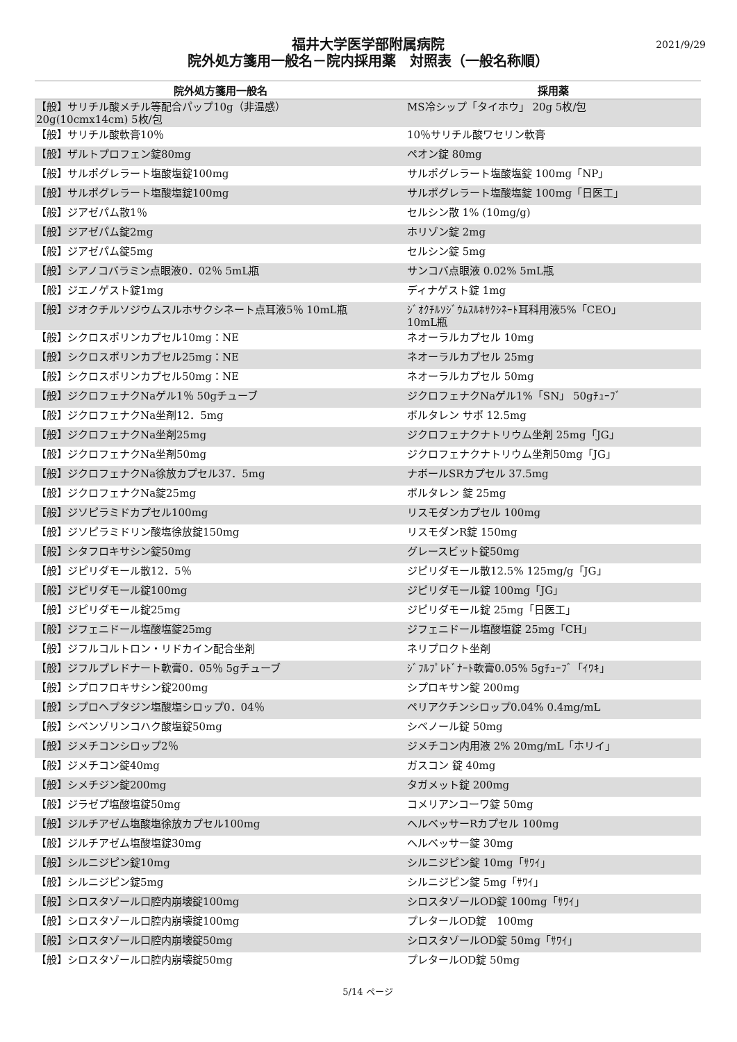2021/9/29
福井大学医学部附属病院
院外処方箋用一般名－院内採用薬　対照表（一般名称順）
| 院外処方箋用一般名 | 採用薬 |
| --- | --- |
| 【般】サリチル酸メチル等配合パップ10g（非温感） 20g(10cmx14cm) 5枚/包 | MS冷シップ「タイホウ」 20g 5枚/包 |
| 【般】サリチル酸軟膏10％ | 10％サリチル酸ワセリン軟膏 |
| 【般】ザルトプロフェン錠80mg | ペオン錠 80mg |
| 【般】サルポグレラート塩酸塩錠100mg | サルポグレラート塩酸塩錠 100mg「NP」 |
| 【般】サルポグレラート塩酸塩錠100mg | サルポグレラート塩酸塩錠 100mg「日医工」 |
| 【般】ジアゼパム散1％ | セルシン散 1% (10mg/g) |
| 【般】ジアゼパム錠2mg | ホリゾン錠 2mg |
| 【般】ジアゼパム錠5mg | セルシン錠 5mg |
| 【般】シアノコバラミン点眼液0．02％ 5mL瓶 | サンコバ点眼液 0.02% 5mL瓶 |
| 【般】ジエノゲスト錠1mg | ディナゲスト錠 1mg |
| 【般】ジオクチルソジウムスルホサクシネート点耳液5％ 10mL瓶 | ｼﾞｵｸﾁﾙｿｼﾞｳﾑｽﾙﾎｻｸｼﾈｰﾄ耳科用液5%「CEO」 10mL瓶 |
| 【般】シクロスポリンカプセル10mg：NE | ネオーラルカプセル 10mg |
| 【般】シクロスポリンカプセル25mg：NE | ネオーラルカプセル 25mg |
| 【般】シクロスポリンカプセル50mg：NE | ネオーラルカプセル 50mg |
| 【般】ジクロフェナクNaゲル1％ 50gチューブ | ジクロフェナクNaゲル1%「SN」 50gﾁｭｰﾌﾞ |
| 【般】ジクロフェナクNa坐剤12．5mg | ボルタレン サポ 12.5mg |
| 【般】ジクロフェナクNa坐剤25mg | ジクロフェナクナトリウム坐剤 25mg「JG」 |
| 【般】ジクロフェナクNa坐剤50mg | ジクロフェナクナトリウム坐剤50mg「JG」 |
| 【般】ジクロフェナクNa徐放カプセル37．5mg | ナボールSRカプセル 37.5mg |
| 【般】ジクロフェナクNa錠25mg | ボルタレン 錠 25mg |
| 【般】ジソピラミドカプセル100mg | リスモダンカプセル 100mg |
| 【般】ジソピラミドリン酸塩徐放錠150mg | リスモダンR錠 150mg |
| 【般】シタフロキサシン錠50mg | グレースビット錠50mg |
| 【般】ジピリダモール散12．5％ | ジピリダモール散12.5% 125mg/g「JG」 |
| 【般】ジピリダモール錠100mg | ジピリダモール錠 100mg「JG」 |
| 【般】ジピリダモール錠25mg | ジピリダモール錠 25mg「日医工」 |
| 【般】ジフェニドール塩酸塩錠25mg | ジフェニドール塩酸塩錠 25mg「CH」 |
| 【般】ジフルコルトロン・リドカイン配合坐剤 | ネリプロクト坐剤 |
| 【般】ジフルプレドナート軟膏0．05％ 5gチューブ | ｼﾞﾌﾙﾌﾟﾚﾄﾞﾅｰﾄ軟膏0.05% 5gﾁｭｰﾌﾞ「ｲﾜｷ」 |
| 【般】シプロフロキサシン錠200mg | シプロキサン錠 200mg |
| 【般】シプロヘプタジン塩酸塩シロップ0．04％ | ペリアクチンシロップ0.04% 0.4mg/mL |
| 【般】シベンゾリンコハク酸塩錠50mg | シベノール錠 50mg |
| 【般】ジメチコンシロップ2％ | ジメチコン内用液 2% 20mg/mL「ホリイ」 |
| 【般】ジメチコン錠40mg | ガスコン 錠 40mg |
| 【般】シメチジン錠200mg | タガメット錠 200mg |
| 【般】ジラゼプ塩酸塩錠50mg | コメリアンコーワ錠 50mg |
| 【般】ジルチアゼム塩酸塩徐放カプセル100mg | ヘルベッサーRカプセル 100mg |
| 【般】ジルチアゼム塩酸塩錠30mg | ヘルベッサー錠 30mg |
| 【般】シルニジピン錠10mg | シルニジピン錠 10mg「ｻﾜｲ」 |
| 【般】シルニジピン錠5mg | シルニジピン錠 5mg「ｻﾜｲ」 |
| 【般】シロスタゾール口腔内崩壊錠100mg | シロスタゾールOD錠 100mg「ｻﾜｲ」 |
| 【般】シロスタゾール口腔内崩壊錠100mg | プレタールOD錠 100mg |
| 【般】シロスタゾール口腔内崩壊錠50mg | シロスタゾールOD錠 50mg「ｻﾜｲ」 |
| 【般】シロスタゾール口腔内崩壊錠50mg | プレタールOD錠 50mg |
5/14 ページ